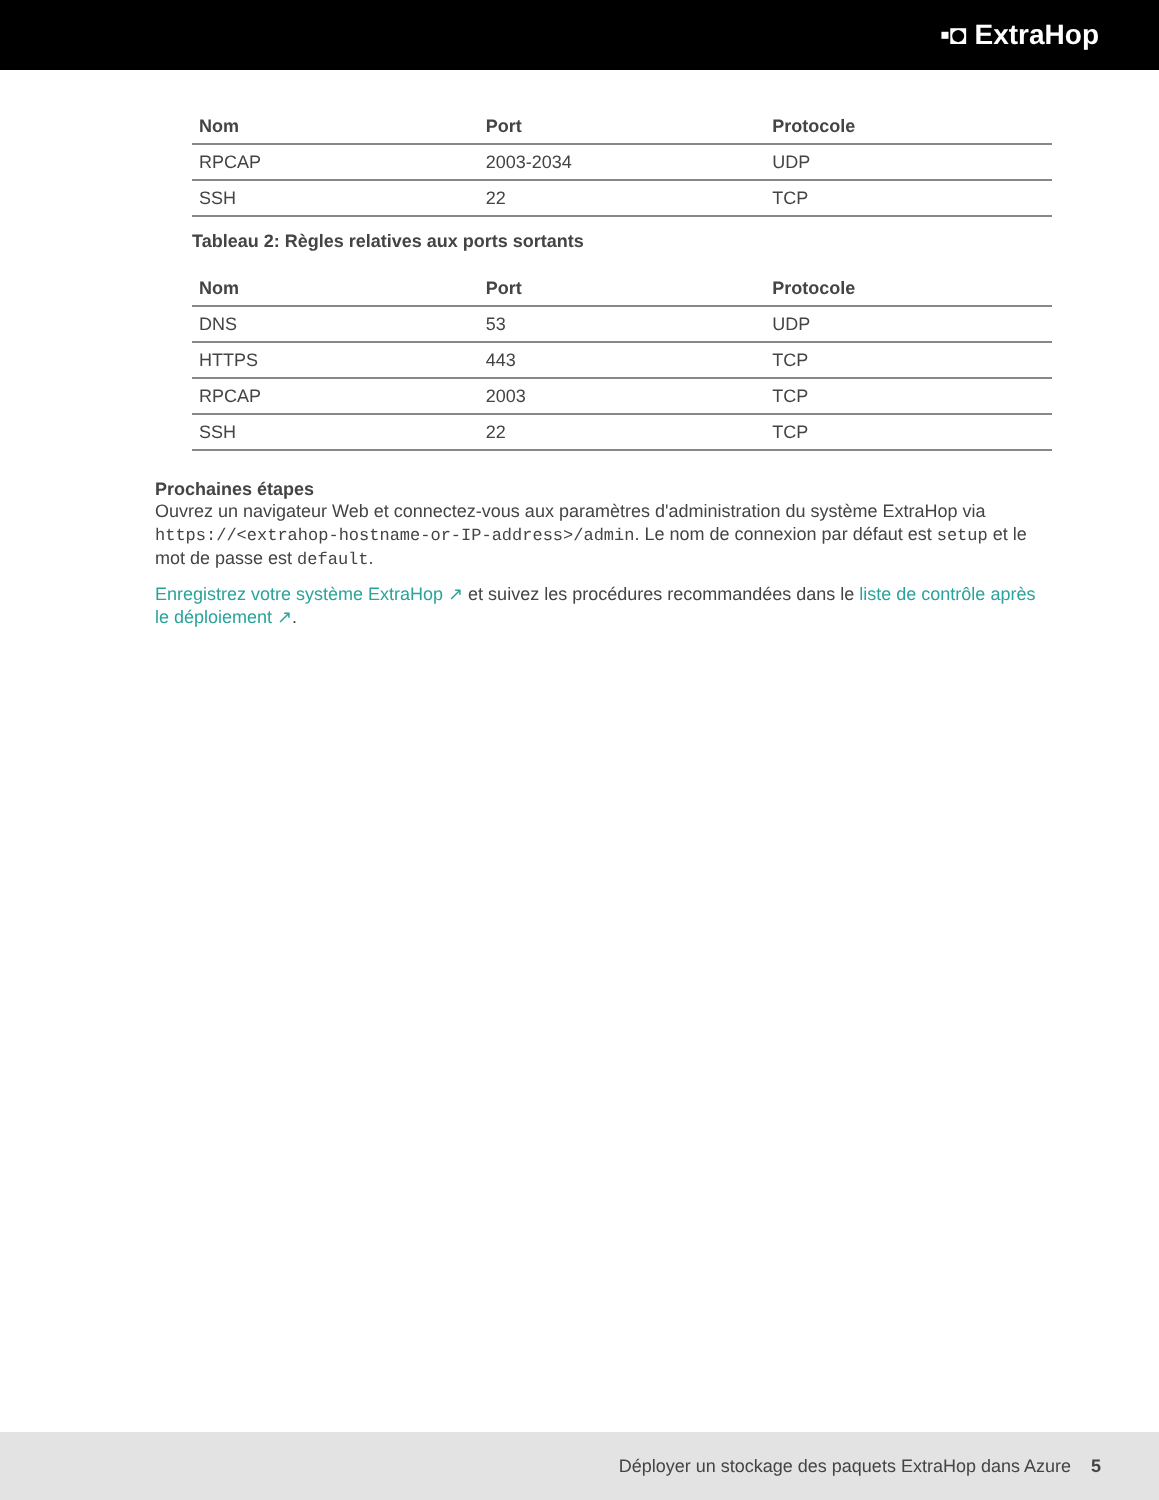▪◘ ExtraHop
| Nom | Port | Protocole |
| --- | --- | --- |
| RPCAP | 2003-2034 | UDP |
| SSH | 22 | TCP |
Tableau 2: Règles relatives aux ports sortants
| Nom | Port | Protocole |
| --- | --- | --- |
| DNS | 53 | UDP |
| HTTPS | 443 | TCP |
| RPCAP | 2003 | TCP |
| SSH | 22 | TCP |
Prochaines étapes
Ouvrez un navigateur Web et connectez-vous aux paramètres d'administration du système ExtraHop via https://<extrahop-hostname-or-IP-address>/admin. Le nom de connexion par défaut est setup et le mot de passe est default.
Enregistrez votre système ExtraHop ↗ et suivez les procédures recommandées dans le liste de contrôle après le déploiement ↗.
Déployer un stockage des paquets ExtraHop dans Azure 5